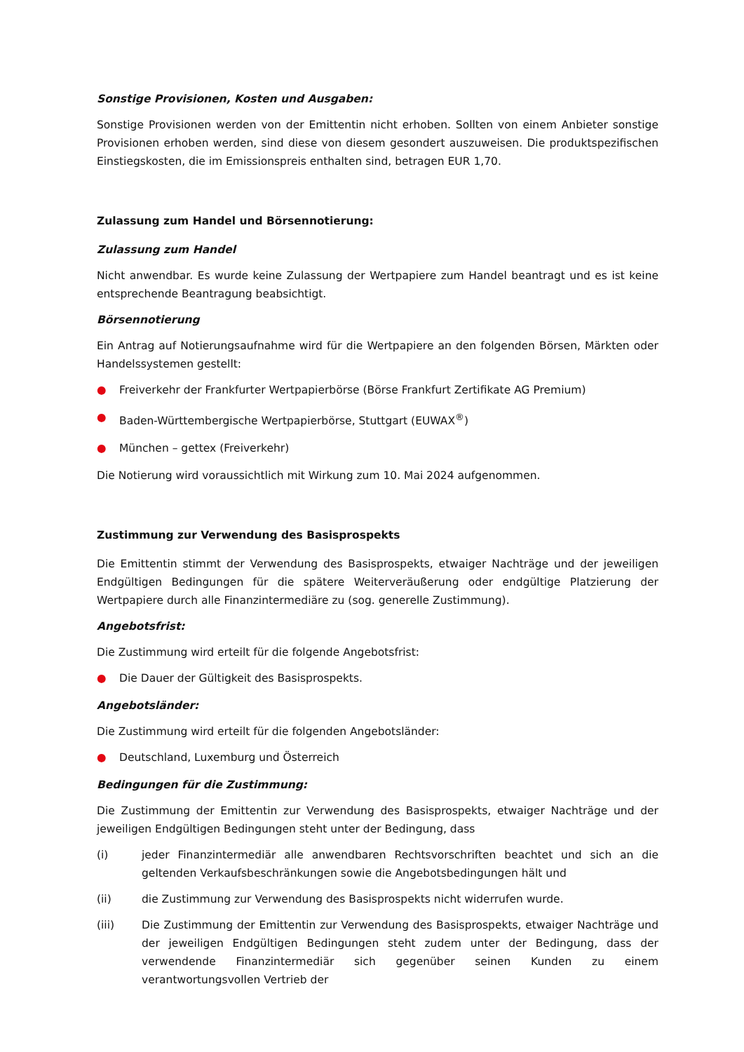Sonstige Provisionen, Kosten und Ausgaben:
Sonstige Provisionen werden von der Emittentin nicht erhoben. Sollten von einem Anbieter sonstige Provisionen erhoben werden, sind diese von diesem gesondert auszuweisen. Die produktspezifischen Einstiegskosten, die im Emissionspreis enthalten sind, betragen EUR 1,70.
Zulassung zum Handel und Börsennotierung:
Zulassung zum Handel
Nicht anwendbar. Es wurde keine Zulassung der Wertpapiere zum Handel beantragt und es ist keine entsprechende Beantragung beabsichtigt.
Börsennotierung
Ein Antrag auf Notierungsaufnahme wird für die Wertpapiere an den folgenden Börsen, Märkten oder Handelssystemen gestellt:
● Freiverkehr der Frankfurter Wertpapierbörse (Börse Frankfurt Zertifikate AG Premium)
● Baden-Württembergische Wertpapierbörse, Stuttgart (EUWAX<sup>®</sup>)
● München – gettex (Freiverkehr)
Die Notierung wird voraussichtlich mit Wirkung zum 10. Mai 2024 aufgenommen.
Zustimmung zur Verwendung des Basisprospekts
Die Emittentin stimmt der Verwendung des Basisprospekts, etwaiger Nachträge und der jeweiligen Endgültigen Bedingungen für die spätere Weiterveräußerung oder endgültige Platzierung der Wertpapiere durch alle Finanzintermediäre zu (sog. generelle Zustimmung).
Angebotsfrist:
Die Zustimmung wird erteilt für die folgende Angebotsfrist:
● Die Dauer der Gültigkeit des Basisprospekts.
Angebotsländer:
Die Zustimmung wird erteilt für die folgenden Angebotsländer:
● Deutschland, Luxemburg und Österreich
Bedingungen für die Zustimmung:
Die Zustimmung der Emittentin zur Verwendung des Basisprospekts, etwaiger Nachträge und der jeweiligen Endgültigen Bedingungen steht unter der Bedingung, dass
(i) jeder Finanzintermediär alle anwendbaren Rechtsvorschriften beachtet und sich an die geltenden Verkaufsbeschränkungen sowie die Angebotsbedingungen hält und
(ii) die Zustimmung zur Verwendung des Basisprospekts nicht widerrufen wurde.
(iii) Die Zustimmung der Emittentin zur Verwendung des Basisprospekts, etwaiger Nachträge und der jeweiligen Endgültigen Bedingungen steht zudem unter der Bedingung, dass der verwendende Finanzintermediär sich gegenüber seinen Kunden zu einem verantwortungsvollen Vertrieb der